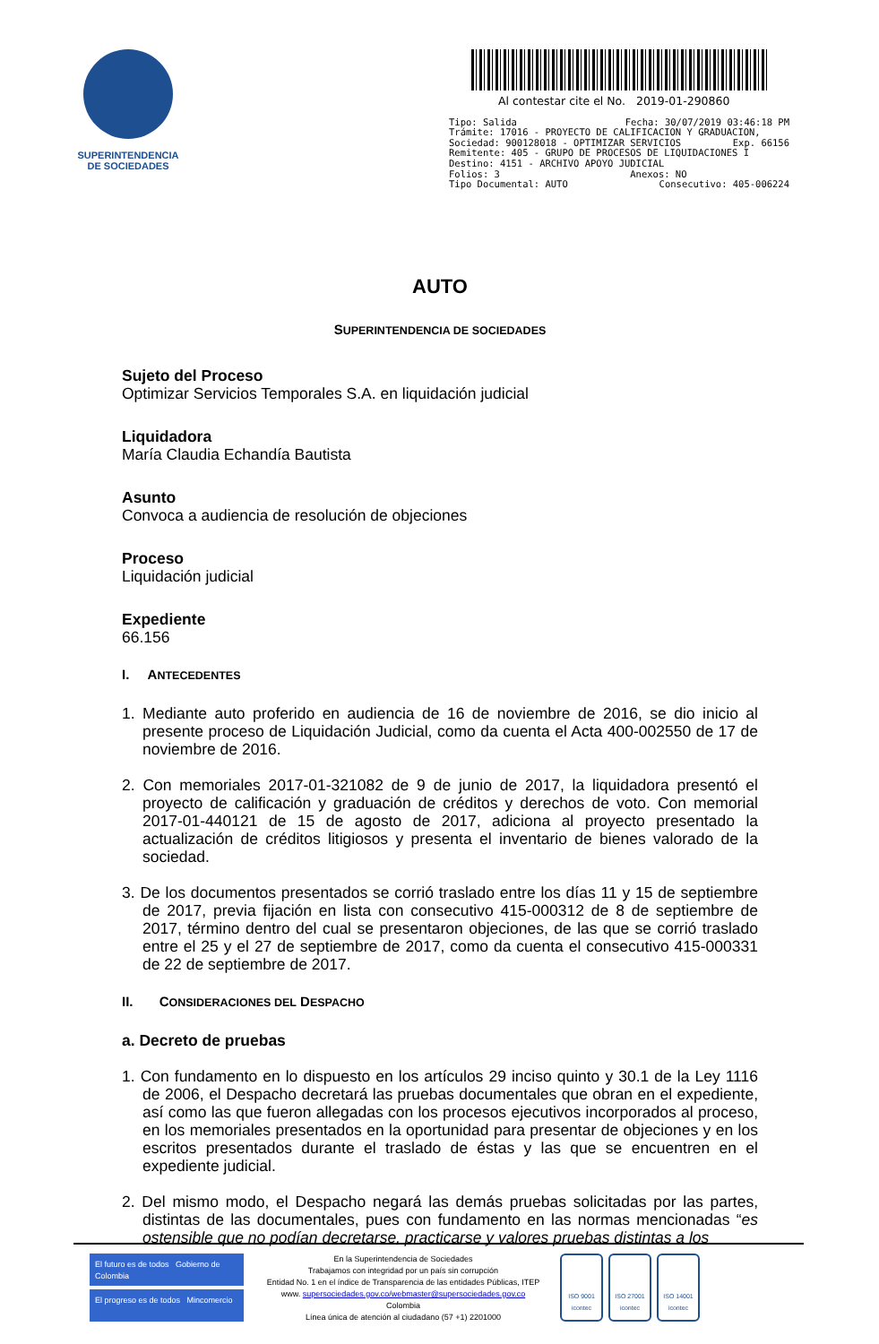SUPERINTENDENCIA
DE SOCIEDADES
Al contestar cite el No. 2019-01-290860
Tipo: Salida Fecha: 30/07/2019 03:46:18 PM
Trámite: 17016 - PROYECTO DE CALIFICACION Y GRADUACION,
Sociedad: 900128018 - OPTIMIZAR SERVICIOS Exp. 66156
Remitente: 405 - GRUPO DE PROCESOS DE LIQUIDACIONES I
Destino: 4151 - ARCHIVO APOYO JUDICIAL
Folios: 3 Anexos: NO
Tipo Documental: AUTO Consecutivo: 405-006224
AUTO
SUPERINTENDENCIA DE SOCIEDADES
Sujeto del Proceso
Optimizar Servicios Temporales S.A. en liquidación judicial
Liquidadora
María Claudia Echandía Bautista
Asunto
Convoca a audiencia de resolución de objeciones
Proceso
Liquidación judicial
Expediente
66.156
I. ANTECEDENTES
1. Mediante auto proferido en audiencia de 16 de noviembre de 2016, se dio inicio al presente proceso de Liquidación Judicial, como da cuenta el Acta 400-002550 de 17 de noviembre de 2016.
2. Con memoriales 2017-01-321082 de 9 de junio de 2017, la liquidadora presentó el proyecto de calificación y graduación de créditos y derechos de voto. Con memorial 2017-01-440121 de 15 de agosto de 2017, adiciona al proyecto presentado la actualización de créditos litigiosos y presenta el inventario de bienes valorado de la sociedad.
3. De los documentos presentados se corrió traslado entre los días 11 y 15 de septiembre de 2017, previa fijación en lista con consecutivo 415-000312 de 8 de septiembre de 2017, término dentro del cual se presentaron objeciones, de las que se corrió traslado entre el 25 y el 27 de septiembre de 2017, como da cuenta el consecutivo 415-000331 de 22 de septiembre de 2017.
II. CONSIDERACIONES DEL DESPACHO
a. Decreto de pruebas
1. Con fundamento en lo dispuesto en los artículos 29 inciso quinto y 30.1 de la Ley 1116 de 2006, el Despacho decretará las pruebas documentales que obran en el expediente, así como las que fueron allegadas con los procesos ejecutivos incorporados al proceso, en los memoriales presentados en la oportunidad para presentar de objeciones y en los escritos presentados durante el traslado de éstas y las que se encuentren en el expediente judicial.
2. Del mismo modo, el Despacho negará las demás pruebas solicitadas por las partes, distintas de las documentales, pues con fundamento en las normas mencionadas “es ostensible que no podían decretarse, practicarse y valores pruebas distintas a los
El futuro es de todos Gobierno de Colombia
El progreso es de todos Mincomercio
En la Superintendencia de Sociedades
Trabajamos con integridad por un país sin corrupción
Entidad No. 1 en el índice de Transparencia de las entidades Públicas, ITEP
www. supersociedades.gov.co/webmaster@supersociedades.gov.co
Colombia
Línea única de atención al ciudadano (57 +1) 2201000
ISO 9001
icontec
ISO 27001
icontec
ISO 14001
icontec